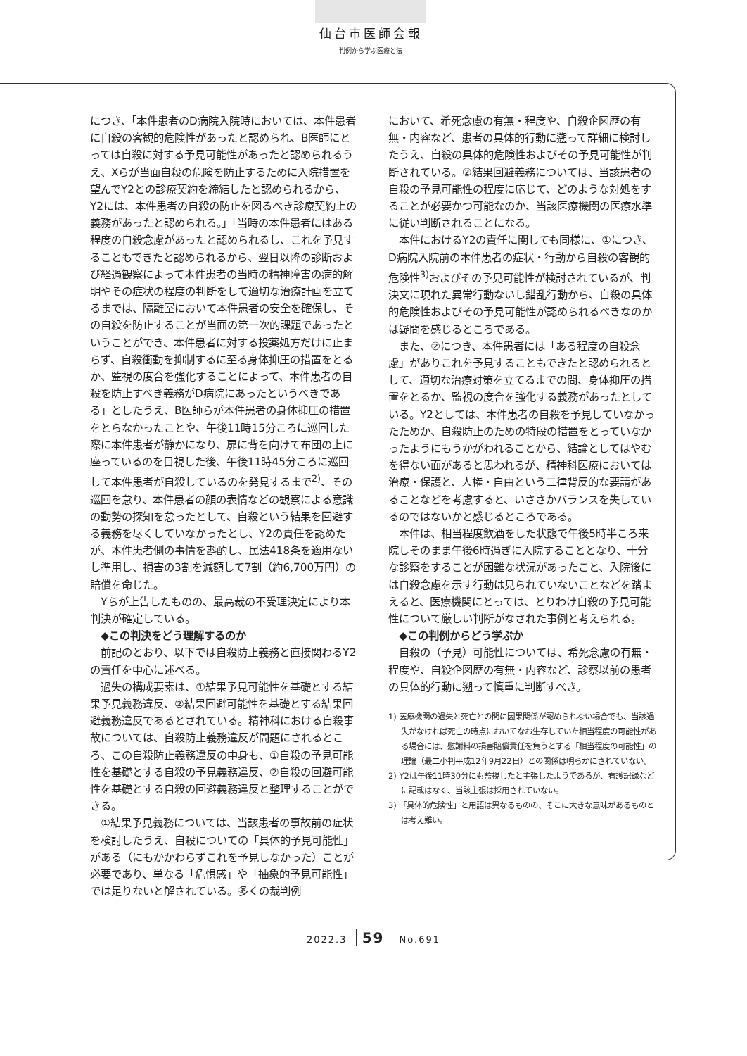仙台市医師会報
判例から学ぶ医療と法
につき、「本件患者のD病院入院時においては、本件患者に自殺の客観的危険性があったと認められ、B医師にとっては自殺に対する予見可能性があったと認められるうえ、Xらが当面自殺の危険を防止するために入院措置を望んでY2との診療契約を締結したと認められるから、Y2には、本件患者の自殺の防止を図るべき診療契約上の義務があったと認められる。」「当時の本件患者にはある程度の自殺念慮があったと認められるし、これを予見することもできたと認められるから、翌日以降の診断および経過観察によって本件患者の当時の精神障害の病的解明やその症状の程度の判断をして適切な治療計画を立てるまでは、隔離室において本件患者の安全を確保し、その自殺を防止することが当面の第一次的課題であったということができ、本件患者に対する投薬処方だけに止まらず、自殺衝動を抑制するに至る身体抑圧の措置をとるか、監視の度合を強化することによって、本件患者の自殺を防止すべき義務がD病院にあったというべきである」としたうえ、B医師らが本件患者の身体抑圧の措置をとらなかったことや、午後11時15分ころに巡回した際に本件患者が静かになり、扉に背を向けて布団の上に座っているのを目視した後、午後11時45分ころに巡回して本件患者が自殺しているのを発見するまで<sup>2)</sup>、その巡回を怠り、本件患者の顔の表情などの観察による意識の動勢の探知を怠ったとして、自殺という結果を回避する義務を尽くしていなかったとし、Y2の責任を認めたが、本件患者側の事情を斟酌し、民法418条を適用ないし準用し、損害の3割を減額して7割（約6,700万円）の賠償を命じた。
Yらが上告したものの、最高裁の不受理決定により本判決が確定している。
◆この判決をどう理解するのか
前記のとおり、以下では自殺防止義務と直接関わるY2の責任を中心に述べる。
過失の構成要素は、①結果予見可能性を基礎とする結果予見義務違反、②結果回避可能性を基礎とする結果回避義務違反であるとされている。精神科における自殺事故については、自殺防止義務違反が問題にされるところ、この自殺防止義務違反の中身も、①自殺の予見可能性を基礎とする自殺の予見義務違反、②自殺の回避可能性を基礎とする自殺の回避義務違反と整理することができる。
①結果予見義務については、当該患者の事故前の症状を検討したうえ、自殺についての「具体的予見可能性」がある（にもかかわらずこれを予見しなかった）ことが必要であり、単なる「危惧感」や「抽象的予見可能性」では足りないと解されている。多くの裁判例
において、希死念慮の有無・程度や、自殺企図歴の有無・内容など、患者の具体的行動に遡って詳細に検討したうえ、自殺の具体的危険性およびその予見可能性が判断されている。②結果回避義務については、当該患者の自殺の予見可能性の程度に応じて、どのような対処をすることが必要かつ可能なのか、当該医療機関の医療水準に従い判断されることになる。
本件におけるY2の責任に関しても同様に、①につき、D病院入院前の本件患者の症状・行動から自殺の客観的危険性<sup>3)</sup>およびその予見可能性が検討されているが、判決文に現れた異常行動ないし錯乱行動から、自殺の具体的危険性およびその予見可能性が認められるべきなのかは疑問を感じるところである。
また、②につき、本件患者には「ある程度の自殺念慮」がありこれを予見することもできたと認められるとして、適切な治療対策を立てるまでの間、身体抑圧の措置をとるか、監視の度合を強化する義務があったとしている。Y2としては、本件患者の自殺を予見していなかったためか、自殺防止のための特段の措置をとっていなかったようにもうかがわれることから、結論としてはやむを得ない面があると思われるが、精神科医療においては治療・保護と、人権・自由という二律背反的な要請があることなどを考慮すると、いささかバランスを失しているのではないかと感じるところである。
本件は、相当程度飲酒をした状態で午後5時半ころ来院しそのまま午後6時過ぎに入院することとなり、十分な診察をすることが困難な状況があったこと、入院後には自殺念慮を示す行動は見られていないことなどを踏まえると、医療機関にとっては、とりわけ自殺の予見可能性について厳しい判断がなされた事例と考えられる。
◆この判例からどう学ぶか
自殺の（予見）可能性については、希死念慮の有無・程度や、自殺企図歴の有無・内容など、診察以前の患者の具体的行動に遡って慎重に判断すべき。
1) 医療機関の過失と死亡との間に因果関係が認められない場合でも、当該過失がなければ死亡の時点においてなお生存していた相当程度の可能性がある場合には、慰謝料の損害賠償責任を負うとする「相当程度の可能性」の理論（最二小判平成12年9月22日）との関係は明らかにされていない。
2) Y2は午後11時30分にも監視したと主張したようであるが、看護記録などに記載はなく、当該主張は採用されていない。
3) 「具体的危険性」と用語は異なるものの、そこに大きな意味があるものとは考え難い。
2022.3 59 No.691